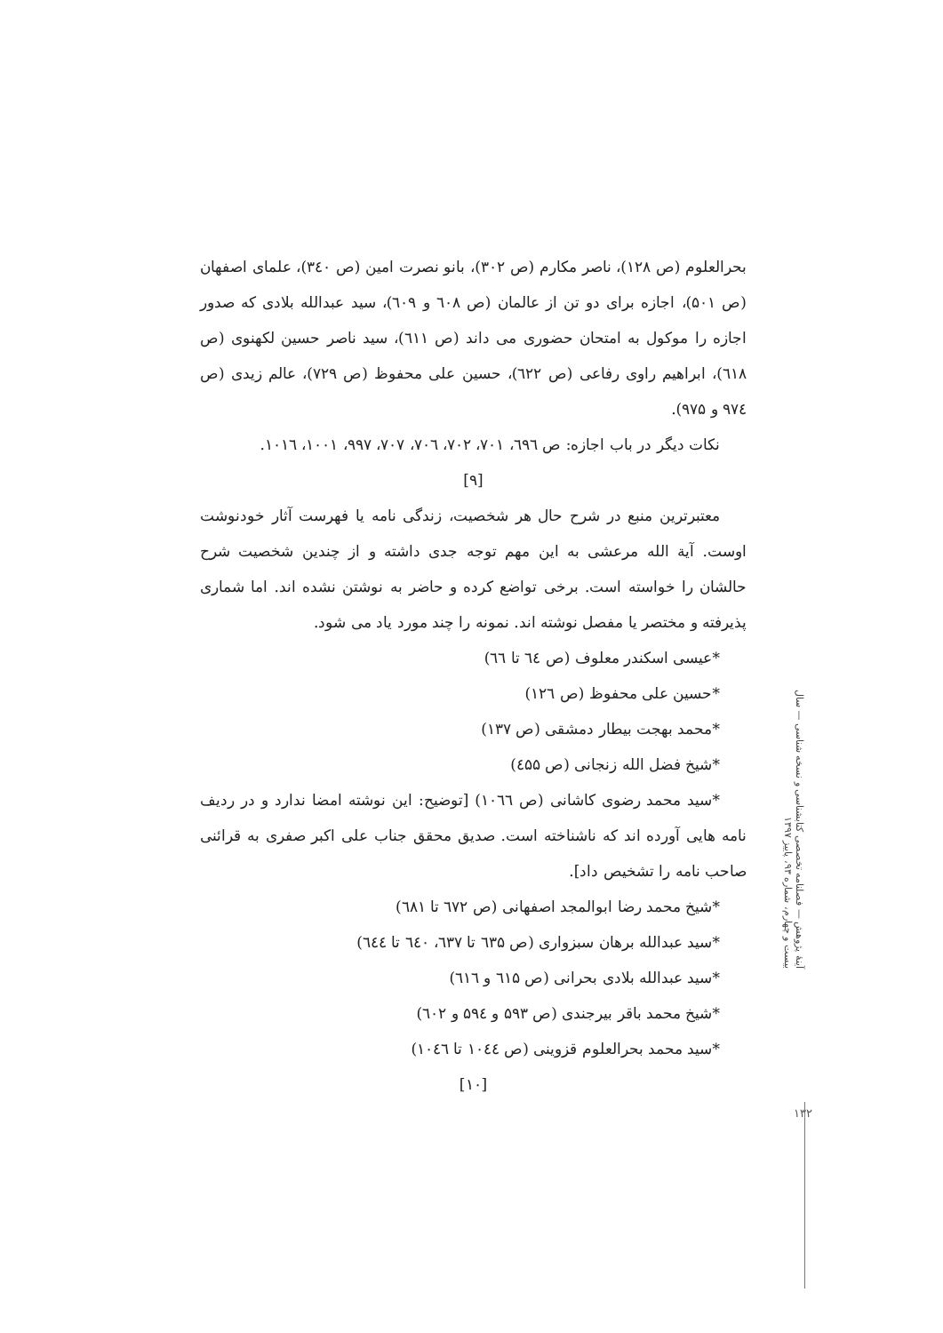بحرالعلوم (ص ۱۲۸)، ناصر مکارم (ص ۳۰۲)، بانو نصرت امین (ص ۳٤۰)، علمای اصفهان (ص ۵۰۱)، اجازه برای دو تن از عالمان (ص ٦۰۸ و ٦۰۹)، سید عبدالله بلادی که صدور اجازه را موکول به امتحان حضوری می داند (ص ٦۱۱)، سید ناصر حسین لکهنوی (ص ٦۱۸)، ابراهیم راوی رفاعی (ص ٦۲۲)، حسین علی محفوظ (ص ۷۲۹)، عالم زیدی (ص ۹۷٤ و ۹۷۵).
نکات دیگر در باب اجازه: ص ٦۹٦، ۷۰۱، ۷۰۲، ۷۰٦، ۷۰۷، ۹۹۷، ۱۰۰۱، ۱۰۱٦.
[۹]
معتبرترین منبع در شرح حال هر شخصیت، زندگی نامه یا فهرست آثار خودنوشت اوست. آیة الله مرعشی به این مهم توجه جدی داشته و از چندین شخصیت شرح حالشان را خواسته است. برخی تواضع کرده و حاضر به نوشتن نشده اند. اما شماری پذیرفته و مختصر یا مفصل نوشته اند. نمونه را چند مورد یاد می شود.
*عیسی اسکندر معلوف (ص ٦٤ تا ٦٦)
*حسین علی محفوظ (ص ۱۲٦)
*محمد بهجت بیطار دمشقی (ص ۱۳۷)
*شیخ فضل الله زنجانی (ص ٤۵۵)
*سید محمد رضوی کاشانی (ص ۱۰٦٦) [توضیح: این نوشته امضا ندارد و در ردیف نامه هایی آورده اند که ناشناخته است. صدیق محقق جناب علی اکبر صفری به قرائنی صاحب نامه را تشخیص داد].
*شیخ محمد رضا ابوالمجد اصفهانی (ص ٦۷۲ تا ٦۸۱)
*سید عبدالله برهان سبزواری (ص ٦۳۵ تا ٦۳۷، ٦٤۰ تا ٦٤٤)
*سید عبدالله بلادی بحرانی (ص ٦۱۵ و ٦۱٦)
*شیخ محمد باقر بیرجندی (ص ۵۹۳ و ۵۹٤ و ٦۰۲)
*سید محمد بحرالعلوم قزوینی (ص ۱۰٤٤ تا ۱۰٤٦)
[۱۰]
آینهٔ پژوهش — فصلنامه تخصصی کتابشناسی و نسخه شناسی — سال بیست و چهارم، شماره ۹۳، پاییز ۱۳۹۷
۱۳۲